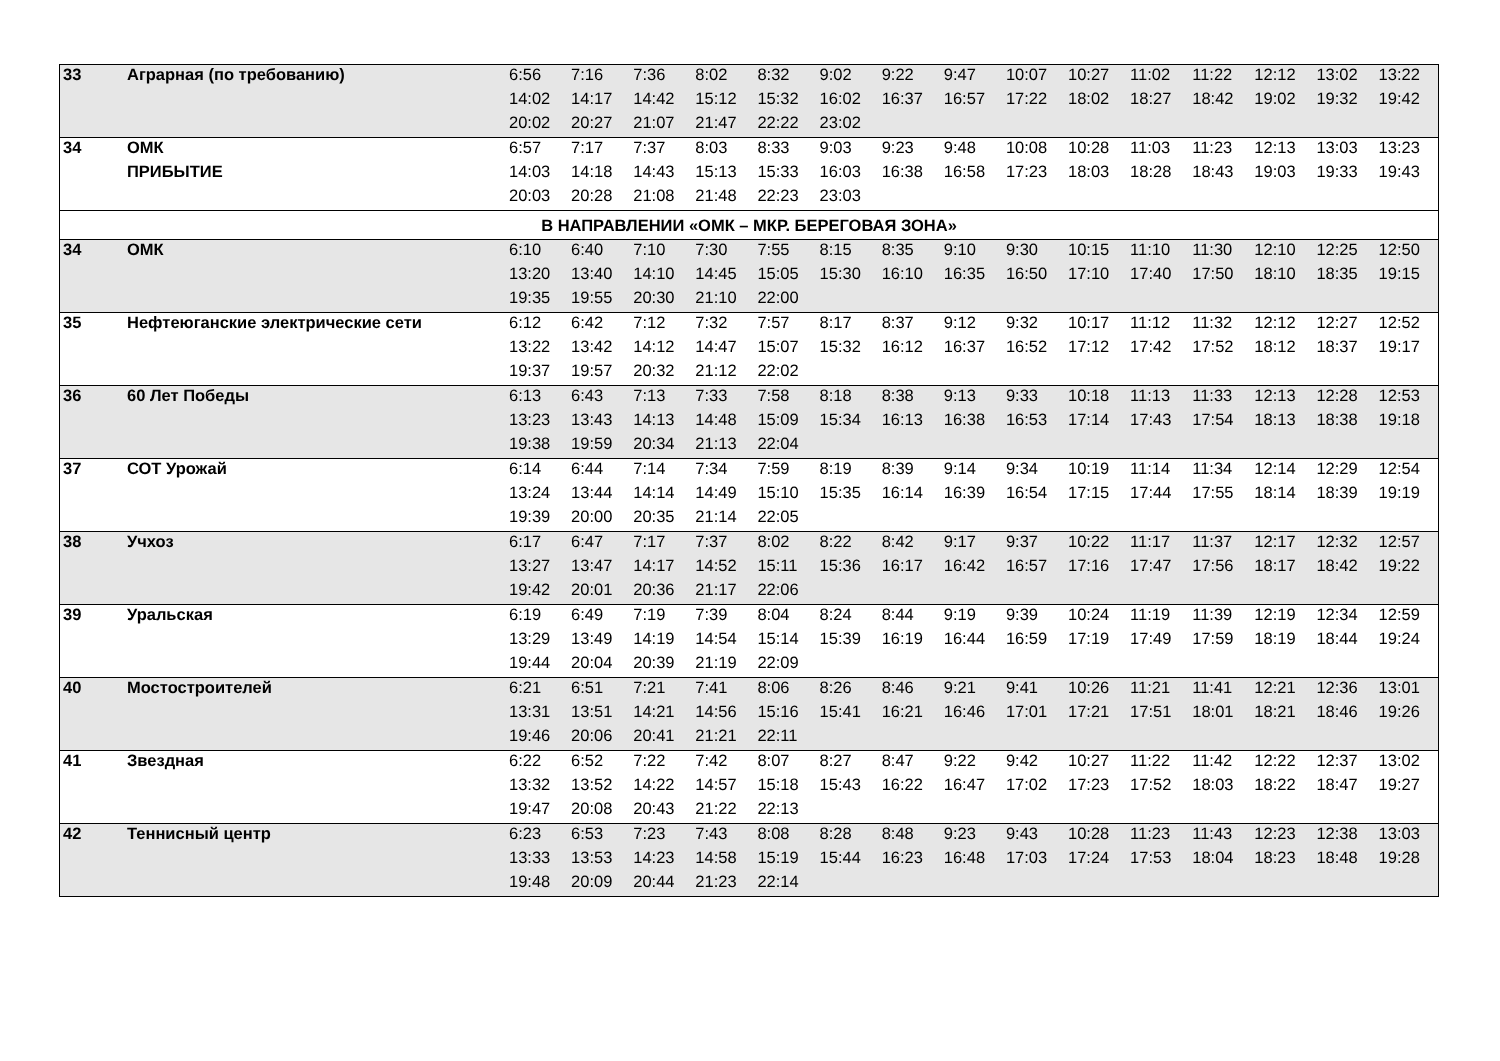| 33 | Аграрная (по требованию) | 6:56 | 7:16 | 7:36 | 8:02 | 8:32 | 9:02 | 9:22 | 9:47 | 10:07 | 10:27 | 11:02 | 11:22 | 12:12 | 13:02 | 13:22 |
| | | 14:02 | 14:17 | 14:42 | 15:12 | 15:32 | 16:02 | 16:37 | 16:57 | 17:22 | 18:02 | 18:27 | 18:42 | 19:02 | 19:32 | 19:42 |
| | | 20:02 | 20:27 | 21:07 | 21:47 | 22:22 | 23:02 | | | | | | | | | |
| 34 | ОМК | 6:57 | 7:17 | 7:37 | 8:03 | 8:33 | 9:03 | 9:23 | 9:48 | 10:08 | 10:28 | 11:03 | 11:23 | 12:13 | 13:03 | 13:23 |
| | ПРИБЫТИЕ | 14:03 | 14:18 | 14:43 | 15:13 | 15:33 | 16:03 | 16:38 | 16:58 | 17:23 | 18:03 | 18:28 | 18:43 | 19:03 | 19:33 | 19:43 |
| | | 20:03 | 20:28 | 21:08 | 21:48 | 22:23 | 23:03 | | | | | | | | | |
| В НАПРАВЛЕНИИ «ОМК – МКР. БЕРЕГОВАЯ ЗОНА» | | | | | | | | | | | | | | | | |
| 34 | ОМК | 6:10 | 6:40 | 7:10 | 7:30 | 7:55 | 8:15 | 8:35 | 9:10 | 9:30 | 10:15 | 11:10 | 11:30 | 12:10 | 12:25 | 12:50 |
| | | 13:20 | 13:40 | 14:10 | 14:45 | 15:05 | 15:30 | 16:10 | 16:35 | 16:50 | 17:10 | 17:40 | 17:50 | 18:10 | 18:35 | 19:15 |
| | | 19:35 | 19:55 | 20:30 | 21:10 | 22:00 | | | | | | | | | | |
| 35 | Нефтеюганские электрические сети | 6:12 | 6:42 | 7:12 | 7:32 | 7:57 | 8:17 | 8:37 | 9:12 | 9:32 | 10:17 | 11:12 | 11:32 | 12:12 | 12:27 | 12:52 |
| | | 13:22 | 13:42 | 14:12 | 14:47 | 15:07 | 15:32 | 16:12 | 16:37 | 16:52 | 17:12 | 17:42 | 17:52 | 18:12 | 18:37 | 19:17 |
| | | 19:37 | 19:57 | 20:32 | 21:12 | 22:02 | | | | | | | | | | |
| 36 | 60 Лет Победы | 6:13 | 6:43 | 7:13 | 7:33 | 7:58 | 8:18 | 8:38 | 9:13 | 9:33 | 10:18 | 11:13 | 11:33 | 12:13 | 12:28 | 12:53 |
| | | 13:23 | 13:43 | 14:13 | 14:48 | 15:09 | 15:34 | 16:13 | 16:38 | 16:53 | 17:14 | 17:43 | 17:54 | 18:13 | 18:38 | 19:18 |
| | | 19:38 | 19:59 | 20:34 | 21:13 | 22:04 | | | | | | | | | | |
| 37 | СОТ Урожай | 6:14 | 6:44 | 7:14 | 7:34 | 7:59 | 8:19 | 8:39 | 9:14 | 9:34 | 10:19 | 11:14 | 11:34 | 12:14 | 12:29 | 12:54 |
| | | 13:24 | 13:44 | 14:14 | 14:49 | 15:10 | 15:35 | 16:14 | 16:39 | 16:54 | 17:15 | 17:44 | 17:55 | 18:14 | 18:39 | 19:19 |
| | | 19:39 | 20:00 | 20:35 | 21:14 | 22:05 | | | | | | | | | | |
| 38 | Учхоз | 6:17 | 6:47 | 7:17 | 7:37 | 8:02 | 8:22 | 8:42 | 9:17 | 9:37 | 10:22 | 11:17 | 11:37 | 12:17 | 12:32 | 12:57 |
| | | 13:27 | 13:47 | 14:17 | 14:52 | 15:11 | 15:36 | 16:17 | 16:42 | 16:57 | 17:16 | 17:47 | 17:56 | 18:17 | 18:42 | 19:22 |
| | | 19:42 | 20:01 | 20:36 | 21:17 | 22:06 | | | | | | | | | | |
| 39 | Уральская | 6:19 | 6:49 | 7:19 | 7:39 | 8:04 | 8:24 | 8:44 | 9:19 | 9:39 | 10:24 | 11:19 | 11:39 | 12:19 | 12:34 | 12:59 |
| | | 13:29 | 13:49 | 14:19 | 14:54 | 15:14 | 15:39 | 16:19 | 16:44 | 16:59 | 17:19 | 17:49 | 17:59 | 18:19 | 18:44 | 19:24 |
| | | 19:44 | 20:04 | 20:39 | 21:19 | 22:09 | | | | | | | | | | |
| 40 | Мостостроителей | 6:21 | 6:51 | 7:21 | 7:41 | 8:06 | 8:26 | 8:46 | 9:21 | 9:41 | 10:26 | 11:21 | 11:41 | 12:21 | 12:36 | 13:01 |
| | | 13:31 | 13:51 | 14:21 | 14:56 | 15:16 | 15:41 | 16:21 | 16:46 | 17:01 | 17:21 | 17:51 | 18:01 | 18:21 | 18:46 | 19:26 |
| | | 19:46 | 20:06 | 20:41 | 21:21 | 22:11 | | | | | | | | | | |
| 41 | Звездная | 6:22 | 6:52 | 7:22 | 7:42 | 8:07 | 8:27 | 8:47 | 9:22 | 9:42 | 10:27 | 11:22 | 11:42 | 12:22 | 12:37 | 13:02 |
| | | 13:32 | 13:52 | 14:22 | 14:57 | 15:18 | 15:43 | 16:22 | 16:47 | 17:02 | 17:23 | 17:52 | 18:03 | 18:22 | 18:47 | 19:27 |
| | | 19:47 | 20:08 | 20:43 | 21:22 | 22:13 | | | | | | | | | | |
| 42 | Теннисный центр | 6:23 | 6:53 | 7:23 | 7:43 | 8:08 | 8:28 | 8:48 | 9:23 | 9:43 | 10:28 | 11:23 | 11:43 | 12:23 | 12:38 | 13:03 |
| | | 13:33 | 13:53 | 14:23 | 14:58 | 15:19 | 15:44 | 16:23 | 16:48 | 17:03 | 17:24 | 17:53 | 18:04 | 18:23 | 18:48 | 19:28 |
| | | 19:48 | 20:09 | 20:44 | 21:23 | 22:14 | | | | | | | | | | |